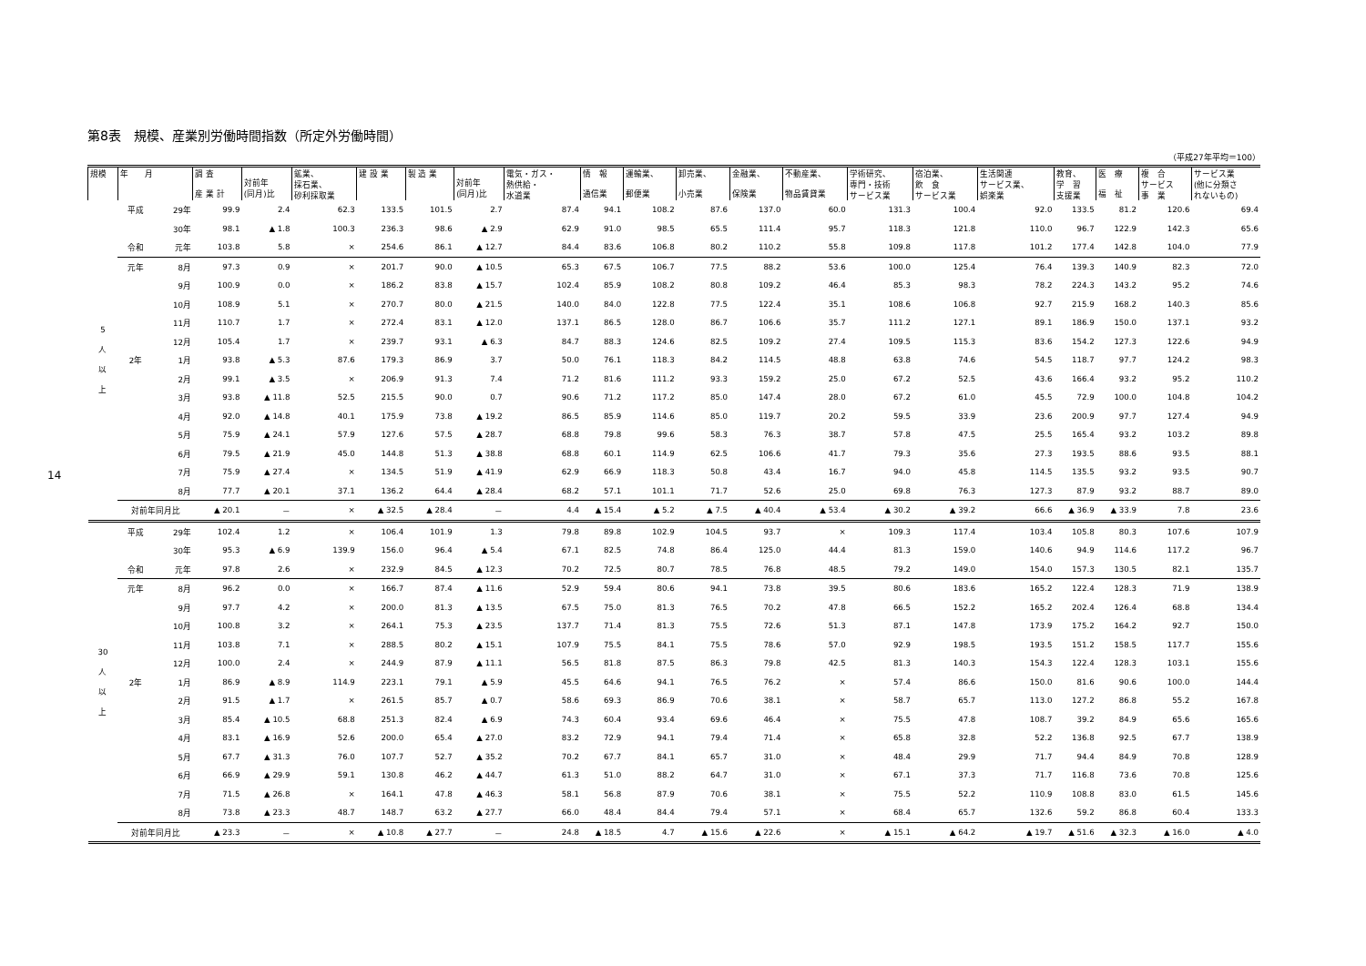14
第8表　規模、産業別労働時間指数（所定外労働時間）
（平成27年平均＝100）
| 規模 | 年 月 | | 調 査 産 業 計 | 対前年 (同月)比 | 鉱業、 採石業、 砂利採取業 | 建 設 業 | 製 造 業 | 対前年 (同月)比 | 電気・ガス・ 熱供給・ 水道業 | 情 報 通信業 | 運輸業、 郵便業 | 卸売業、 小売業 | 金融業、 保険業 | 不動産業、 物品賃貸業 | 学術研究、 専門・技術 サービス業 | 宿泊業、 飲 食 サービス業 | 生活関連 サービス業、 娯楽業 | 教育、 学 習 支援業 | 医 療 福 祉 | 複 合 サービス 事 業 | サービス業 (他に分類さ れないもの) |
| --- | --- | --- | --- | --- | --- | --- | --- | --- | --- | --- | --- | --- | --- | --- | --- | --- | --- | --- | --- | --- | --- |
| 5 人 以 上 | 平成 | 29年 | 99.9 | 2.4 | 62.3 | 133.5 | 101.5 | 2.7 | 87.4 | 94.1 | 108.2 | 87.6 | 137.0 | 60.0 | 131.3 | 100.4 | 92.0 | 133.5 | 81.2 | 120.6 | 69.4 |
| | | 30年 | 98.1 | ▲ 1.8 | 100.3 | 236.3 | 98.6 | ▲ 2.9 | 62.9 | 91.0 | 98.5 | 65.5 | 111.4 | 95.7 | 118.3 | 121.8 | 110.0 | 96.7 | 122.9 | 142.3 | 65.6 |
| | 令和 | 元年 | 103.8 | 5.8 | × | 254.6 | 86.1 | ▲ 12.7 | 84.4 | 83.6 | 106.8 | 80.2 | 110.2 | 55.8 | 109.8 | 117.8 | 101.2 | 177.4 | 142.8 | 104.0 | 77.9 |
| | 元年 | 8月 | 97.3 | 0.9 | × | 201.7 | 90.0 | ▲ 10.5 | 65.3 | 67.5 | 106.7 | 77.5 | 88.2 | 53.6 | 100.0 | 125.4 | 76.4 | 139.3 | 140.9 | 82.3 | 72.0 |
| | | 9月 | 100.9 | 0.0 | × | 186.2 | 83.8 | ▲ 15.7 | 102.4 | 85.9 | 108.2 | 80.8 | 109.2 | 46.4 | 85.3 | 98.3 | 78.2 | 224.3 | 143.2 | 95.2 | 74.6 |
| | | 10月 | 108.9 | 5.1 | × | 270.7 | 80.0 | ▲ 21.5 | 140.0 | 84.0 | 122.8 | 77.5 | 122.4 | 35.1 | 108.6 | 106.8 | 92.7 | 215.9 | 168.2 | 140.3 | 85.6 |
| | | 11月 | 110.7 | 1.7 | × | 272.4 | 83.1 | ▲ 12.0 | 137.1 | 86.5 | 128.0 | 86.7 | 106.6 | 35.7 | 111.2 | 127.1 | 89.1 | 186.9 | 150.0 | 137.1 | 93.2 |
| | | 12月 | 105.4 | 1.7 | × | 239.7 | 93.1 | ▲ 6.3 | 84.7 | 88.3 | 124.6 | 82.5 | 109.2 | 27.4 | 109.5 | 115.3 | 83.6 | 154.2 | 127.3 | 122.6 | 94.9 |
| | 2年 | 1月 | 93.8 | ▲ 5.3 | 87.6 | 179.3 | 86.9 | 3.7 | 50.0 | 76.1 | 118.3 | 84.2 | 114.5 | 48.8 | 63.8 | 74.6 | 54.5 | 118.7 | 97.7 | 124.2 | 98.3 |
| | | 2月 | 99.1 | ▲ 3.5 | × | 206.9 | 91.3 | 7.4 | 71.2 | 81.6 | 111.2 | 93.3 | 159.2 | 25.0 | 67.2 | 52.5 | 43.6 | 166.4 | 93.2 | 95.2 | 110.2 |
| | | 3月 | 93.8 | ▲ 11.8 | 52.5 | 215.5 | 90.0 | 0.7 | 90.6 | 71.2 | 117.2 | 85.0 | 147.4 | 28.0 | 67.2 | 61.0 | 45.5 | 72.9 | 100.0 | 104.8 | 104.2 |
| | | 4月 | 92.0 | ▲ 14.8 | 40.1 | 175.9 | 73.8 | ▲ 19.2 | 86.5 | 85.9 | 114.6 | 85.0 | 119.7 | 20.2 | 59.5 | 33.9 | 23.6 | 200.9 | 97.7 | 127.4 | 94.9 |
| | | 5月 | 75.9 | ▲ 24.1 | 57.9 | 127.6 | 57.5 | ▲ 28.7 | 68.8 | 79.8 | 99.6 | 58.3 | 76.3 | 38.7 | 57.8 | 47.5 | 25.5 | 165.4 | 93.2 | 103.2 | 89.8 |
| | | 6月 | 79.5 | ▲ 21.9 | 45.0 | 144.8 | 51.3 | ▲ 38.8 | 68.8 | 60.1 | 114.9 | 62.5 | 106.6 | 41.7 | 79.3 | 35.6 | 27.3 | 193.5 | 88.6 | 93.5 | 88.1 |
| | | 7月 | 75.9 | ▲ 27.4 | × | 134.5 | 51.9 | ▲ 41.9 | 62.9 | 66.9 | 118.3 | 50.8 | 43.4 | 16.7 | 94.0 | 45.8 | 114.5 | 135.5 | 93.2 | 93.5 | 90.7 |
| | | 8月 | 77.7 | ▲ 20.1 | 37.1 | 136.2 | 64.4 | ▲ 28.4 | 68.2 | 57.1 | 101.1 | 71.7 | 52.6 | 25.0 | 69.8 | 76.3 | 127.3 | 87.9 | 93.2 | 88.7 | 89.0 |
| | 対前年同月比 | | ▲ 20.1 | － | × | ▲ 32.5 | ▲ 28.4 | － | 4.4 | ▲ 15.4 | ▲ 5.2 | ▲ 7.5 | ▲ 40.4 | ▲ 53.4 | ▲ 30.2 | ▲ 39.2 | 66.6 | ▲ 36.9 | ▲ 33.9 | 7.8 | 23.6 |
| 30 人 以 上 | 平成 | 29年 | 102.4 | 1.2 | × | 106.4 | 101.9 | 1.3 | 79.8 | 89.8 | 102.9 | 104.5 | 93.7 | × | 109.3 | 117.4 | 103.4 | 105.8 | 80.3 | 107.6 | 107.9 |
| | | 30年 | 95.3 | ▲ 6.9 | 139.9 | 156.0 | 96.4 | ▲ 5.4 | 67.1 | 82.5 | 74.8 | 86.4 | 125.0 | 44.4 | 81.3 | 159.0 | 140.6 | 94.9 | 114.6 | 117.2 | 96.7 |
| | 令和 | 元年 | 97.8 | 2.6 | × | 232.9 | 84.5 | ▲ 12.3 | 70.2 | 72.5 | 80.7 | 78.5 | 76.8 | 48.5 | 79.2 | 149.0 | 154.0 | 157.3 | 130.5 | 82.1 | 135.7 |
| | 元年 | 8月 | 96.2 | 0.0 | × | 166.7 | 87.4 | ▲ 11.6 | 52.9 | 59.4 | 80.6 | 94.1 | 73.8 | 39.5 | 80.6 | 183.6 | 165.2 | 122.4 | 128.3 | 71.9 | 138.9 |
| | | 9月 | 97.7 | 4.2 | × | 200.0 | 81.3 | ▲ 13.5 | 67.5 | 75.0 | 81.3 | 76.5 | 70.2 | 47.8 | 66.5 | 152.2 | 165.2 | 202.4 | 126.4 | 68.8 | 134.4 |
| | | 10月 | 100.8 | 3.2 | × | 264.1 | 75.3 | ▲ 23.5 | 137.7 | 71.4 | 81.3 | 75.5 | 72.6 | 51.3 | 87.1 | 147.8 | 173.9 | 175.2 | 164.2 | 92.7 | 150.0 |
| | | 11月 | 103.8 | 7.1 | × | 288.5 | 80.2 | ▲ 15.1 | 107.9 | 75.5 | 84.1 | 75.5 | 78.6 | 57.0 | 92.9 | 198.5 | 193.5 | 151.2 | 158.5 | 117.7 | 155.6 |
| | | 12月 | 100.0 | 2.4 | × | 244.9 | 87.9 | ▲ 11.1 | 56.5 | 81.8 | 87.5 | 86.3 | 79.8 | 42.5 | 81.3 | 140.3 | 154.3 | 122.4 | 128.3 | 103.1 | 155.6 |
| | 2年 | 1月 | 86.9 | ▲ 8.9 | 114.9 | 223.1 | 79.1 | ▲ 5.9 | 45.5 | 64.6 | 94.1 | 76.5 | 76.2 | × | 57.4 | 86.6 | 150.0 | 81.6 | 90.6 | 100.0 | 144.4 |
| | | 2月 | 91.5 | ▲ 1.7 | × | 261.5 | 85.7 | ▲ 0.7 | 58.6 | 69.3 | 86.9 | 70.6 | 38.1 | × | 58.7 | 65.7 | 113.0 | 127.2 | 86.8 | 55.2 | 167.8 |
| | | 3月 | 85.4 | ▲ 10.5 | 68.8 | 251.3 | 82.4 | ▲ 6.9 | 74.3 | 60.4 | 93.4 | 69.6 | 46.4 | × | 75.5 | 47.8 | 108.7 | 39.2 | 84.9 | 65.6 | 165.6 |
| | | 4月 | 83.1 | ▲ 16.9 | 52.6 | 200.0 | 65.4 | ▲ 27.0 | 83.2 | 72.9 | 94.1 | 79.4 | 71.4 | × | 65.8 | 32.8 | 52.2 | 136.8 | 92.5 | 67.7 | 138.9 |
| | | 5月 | 67.7 | ▲ 31.3 | 76.0 | 107.7 | 52.7 | ▲ 35.2 | 70.2 | 67.7 | 84.1 | 65.7 | 31.0 | × | 48.4 | 29.9 | 71.7 | 94.4 | 84.9 | 70.8 | 128.9 |
| | | 6月 | 66.9 | ▲ 29.9 | 59.1 | 130.8 | 46.2 | ▲ 44.7 | 61.3 | 51.0 | 88.2 | 64.7 | 31.0 | × | 67.1 | 37.3 | 71.7 | 116.8 | 73.6 | 70.8 | 125.6 |
| | | 7月 | 71.5 | ▲ 26.8 | × | 164.1 | 47.8 | ▲ 46.3 | 58.1 | 56.8 | 87.9 | 70.6 | 38.1 | × | 75.5 | 52.2 | 110.9 | 108.8 | 83.0 | 61.5 | 145.6 |
| | | 8月 | 73.8 | ▲ 23.3 | 48.7 | 148.7 | 63.2 | ▲ 27.7 | 66.0 | 48.4 | 84.4 | 79.4 | 57.1 | × | 68.4 | 65.7 | 132.6 | 59.2 | 86.8 | 60.4 | 133.3 |
| | 対前年同月比 | | ▲ 23.3 | － | × | ▲ 10.8 | ▲ 27.7 | － | 24.8 | ▲ 18.5 | 4.7 | ▲ 15.6 | ▲ 22.6 | × | ▲ 15.1 | ▲ 64.2 | ▲ 19.7 | ▲ 51.6 | ▲ 32.3 | ▲ 16.0 | ▲ 4.0 |